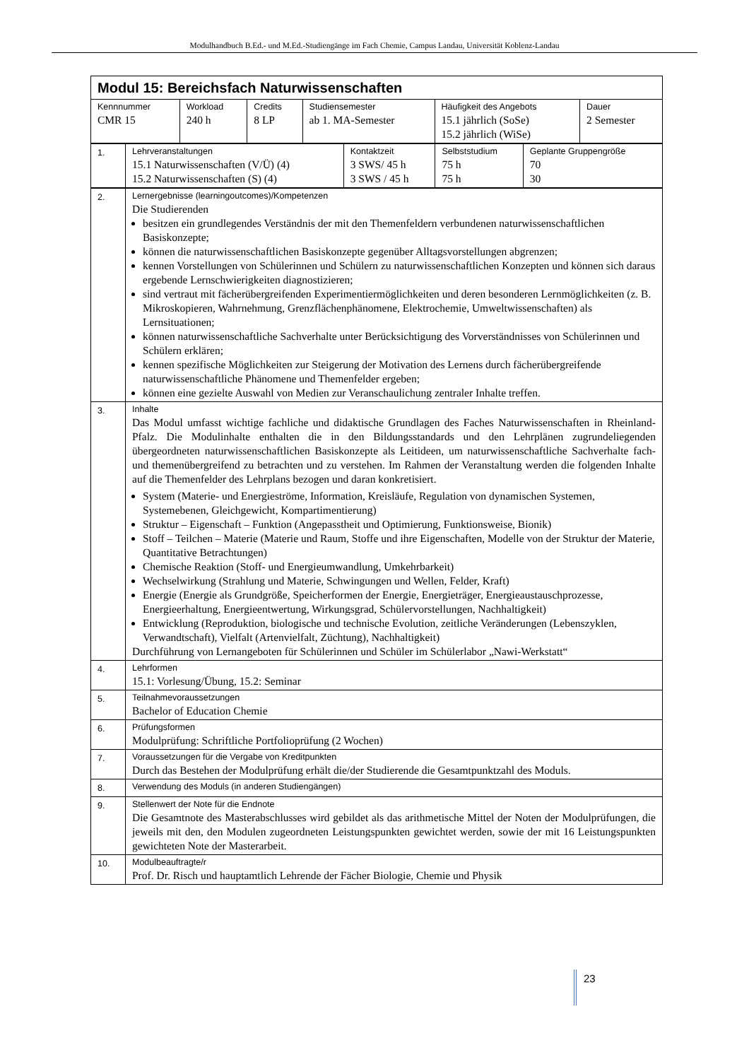Modulhandbuch B.Ed.- und M.Ed.-Studiengänge im Fach Chemie, Campus Landau, Universität Koblenz-Landau
| Modul 15: Bereichsfach Naturwissenschaften | | | | | |
| Kennnummer CMR 15 | Workload 240 h | Credits 8 LP | Studiensemester ab 1. MA-Semester | Häufigkeit des Angebots 15.1 jährlich (SoSe) 15.2 jährlich (WiSe) | Dauer 2 Semester |
| 1. | Lehrveranstaltungen 15.1 Naturwissenschaften (V/Ü) (4) 15.2 Naturwissenschaften (S) (4) | Kontaktzeit 3 SWS/ 45 h 3 SWS / 45 h | Selbststudium 75 h 75 h | Geplante Gruppengröße 70 30 |
| 2. | Lernergebnisse (learningoutcomes)/Kompetenzen Die Studierenden besitzen ein grundlegendes Verständnis der mit den Themenfeldern verbundenen naturwissenschaftlichen Basiskonzepte; können die naturwissenschaftlichen Basiskonzepte gegenüber Alltagsvorstellungen abgrenzen; kennen Vorstellungen von Schülerinnen und Schülern zu naturwissenschaftlichen Konzepten und können sich daraus ergebende Lernschwierigkeiten diagnostizieren; sind vertraut mit fächerübergreifenden Experimentiermöglichkeiten und deren besonderen Lernmöglichkeiten (z. B. Mikroskopieren, Wahrnehmung, Grenzflächenphänomene, Elektrochemie, Umweltwissenschaften) als Lernsituationen; können naturwissenschaftliche Sachverhalte unter Berücksichtigung des Vorverständnisses von Schülerinnen und Schülern erklären; kennen spezifische Möglichkeiten zur Steigerung der Motivation des Lernens durch fächerübergreifende naturwissenschaftliche Phänomene und Themenfelder ergeben; können eine gezielte Auswahl von Medien zur Veranschaulichung zentraler Inhalte treffen. |
| 3. | Inhalte Das Modul umfasst wichtige fachliche und didaktische Grundlagen des Faches Naturwissenschaften in Rheinland-Pfalz. Die Modulinhalte enthalten die in den Bildungsstandards und den Lehrplänen zugrundeliegenden übergeordneten naturwissenschaftlichen Basiskonzepte als Leitideen, um naturwissenschaftliche Sachverhalte fach- und themenübergreifend zu betrachten und zu verstehen. Im Rahmen der Veranstaltung werden die folgenden Inhalte auf die Themenfelder des Lehrplans bezogen und daran konkretisiert. System (Materie- und Energieströme, Information, Kreisläufe, Regulation von dynamischen Systemen, Systemebenen, Gleichgewicht, Kompartimentierung) Struktur – Eigenschaft – Funktion (Angepasstheit und Optimierung, Funktionsweise, Bionik) Stoff – Teilchen – Materie (Materie und Raum, Stoffe und ihre Eigenschaften, Modelle von der Struktur der Materie, Quantitative Betrachtungen) Chemische Reaktion (Stoff- und Energieumwandlung, Umkehrbarkeit) Wechselwirkung (Strahlung und Materie, Schwingungen und Wellen, Felder, Kraft) Energie (Energie als Grundgröße, Speicherformen der Energie, Energieträger, Energieaustauschprozesse, Energieerhaltung, Energieentwertung, Wirkungsgrad, Schülervorstellungen, Nachhaltigkeit) Entwicklung (Reproduktion, biologische und technische Evolution, zeitliche Veränderungen (Lebenszyklen, Verwandtschaft), Vielfalt (Artenvielfalt, Züchtung), Nachhaltigkeit) Durchführung von Lernangeboten für Schülerinnen und Schüler im Schülerlabor „Nawi-Werkstatt“ |
| 4. | Lehrformen 15.1: Vorlesung/Übung, 15.2: Seminar |
| 5. | Teilnahmevoraussetzungen Bachelor of Education Chemie |
| 6. | Prüfungsformen Modulprüfung: Schriftliche Portfolioprüfung (2 Wochen) |
| 7. | Voraussetzungen für die Vergabe von Kreditpunkten Durch das Bestehen der Modulprüfung erhält die/der Studierende die Gesamtpunktzahl des Moduls. |
| 8. | Verwendung des Moduls (in anderen Studiengängen) |
| 9. | Stellenwert der Note für die Endnote Die Gesamtnote des Masterabschlusses wird gebildet als das arithmetische Mittel der Noten der Modulprüfungen, die jeweils mit den, den Modulen zugeordneten Leistungspunkten gewichtet werden, sowie der mit 16 Leistungspunkten gewichteten Note der Masterarbeit. |
| 10. | Modulbeauftragte/r Prof. Dr. Risch und hauptamtlich Lehrende der Fächer Biologie, Chemie und Physik |
23